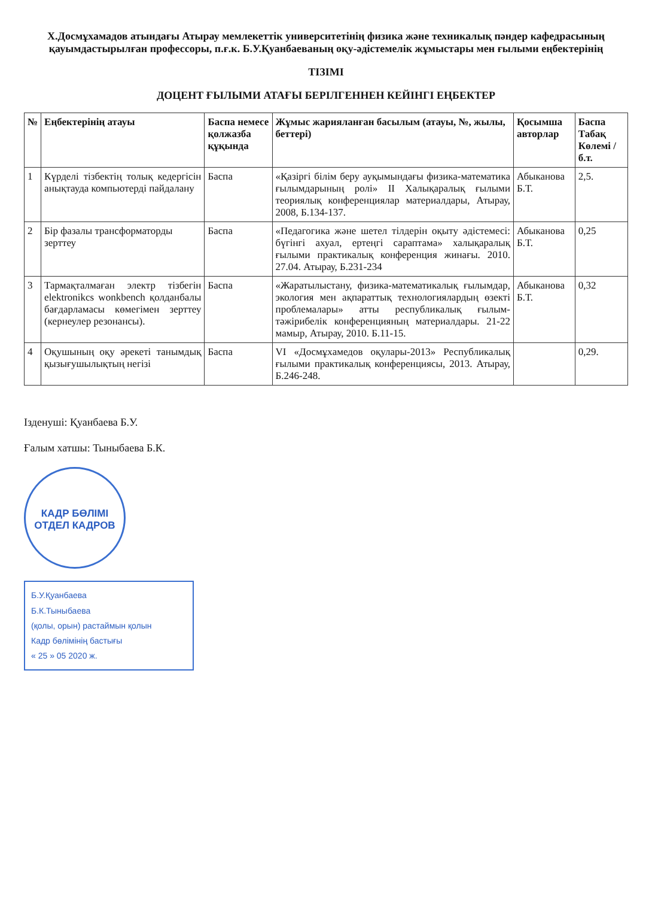Х.Досмұхамадов атындағы Атырау мемлекеттік университетінің физика және техникалық пәндер кафедрасының қауымдастырылған профессоры, п.ғ.к. Б.У.Қуанбаеваның оқу-әдістемелік жұмыстары мен ғылыми еңбектерінің
ТІЗІМІ
ДОЦЕНТ ҒЫЛЫМИ АТАҒЫ БЕРІЛГЕННЕН КЕЙІНГІ ЕҢБЕКТЕР
| № | Еңбектерінің атауы | Баспа немесе қолжазба құқында | Жұмыс жарияланған басылым (атауы, №, жылы, беттері) | Қосымша авторлар | Баспа Табақ Көлемі / б.т. |
| --- | --- | --- | --- | --- | --- |
| 1 | Күрделі тізбектің толық кедергісін анықтауда компьютерді пайдалану | Баспа | «Қазіргі білім беру ауқымындағы физика-математика ғылымдарының ролі» ІІ Халықаралық ғылыми теориялық конференциялар материалдары, Атырау, 2008, Б.134-137. | Абыканова Б.Т. | 2,5. |
| 2 | Бір фазалы трансформаторды зерттеу | Баспа | «Педагогика және шетел тілдерін оқыту әдістемесі: бүгінгі ахуал, ертеңгі сараптама» халықаралық ғылыми практикалық конференция жинағы. 2010. 27.04. Атырау, Б.231-234 | Абыканова Б.Т. | 0,25 |
| 3 | Тармақталмаған электр тізбегін elektronikcs wonkbench қолданбалы бағдарламасы көмегімен зерттеу (кернеулер резонансы). | Баспа | «Жаратылыстану, физика-математикалық ғылымдар, экология мен ақпараттық технологиялардың өзекті проблемалары» атты республикалық ғылым-тәжірибелік конференцияның материалдары. 21-22 мамыр, Атырау, 2010. Б.11-15. | Абыканова Б.Т. | 0,32 |
| 4 | Оқушының оқу әрекеті танымдық қызығушылықтың негізі | Баспа | VI «Досмұхамедов оқулары-2013» Республикалық ғылыми практикалық конференциясы, 2013. Атырау, Б.246-248. | | 0,29. |
Ізденуші: Қуанбаева Б.У.
Ғалым хатшы: Тыныбаева Б.К.
КАДР БӨЛІМІ
ОТДЕЛ КАДРОВ
Б.У.Қуанбаева
Б.К.Тыныбаева
(қолы, орын) растаймын қолын
Кадр бөлімінің бастығы
« 25 » 05 2020 ж.